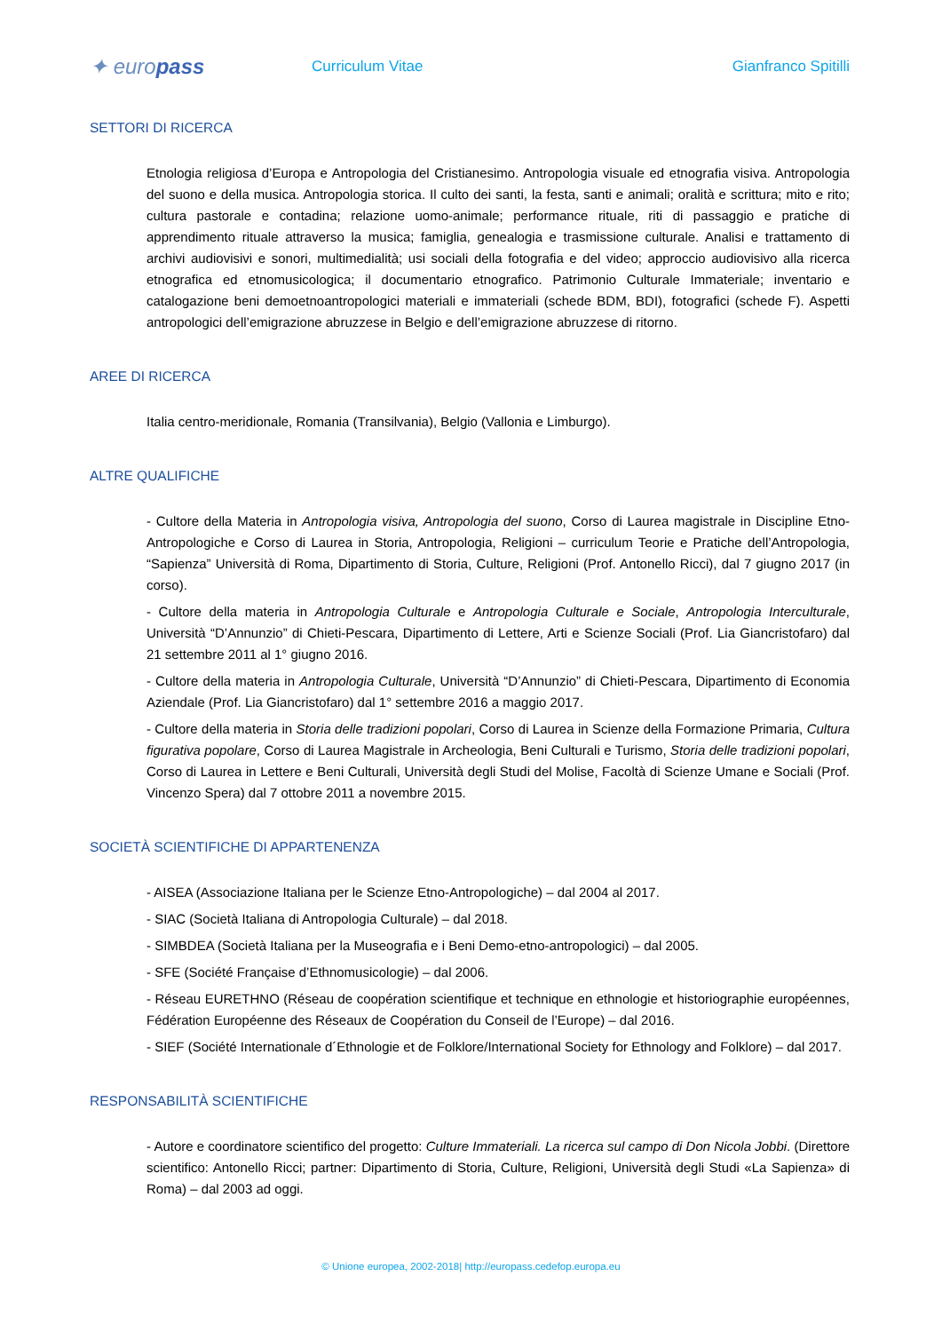✦ europass
Curriculum Vitae Gianfranco Spitilli
SETTORI DI RICERCA
Etnologia religiosa d’Europa e Antropologia del Cristianesimo. Antropologia visuale ed etnografia visiva. Antropologia del suono e della musica. Antropologia storica. Il culto dei santi, la festa, santi e animali; oralità e scrittura; mito e rito; cultura pastorale e contadina; relazione uomo-animale; performance rituale, riti di passaggio e pratiche di apprendimento rituale attraverso la musica; famiglia, genealogia e trasmissione culturale. Analisi e trattamento di archivi audiovisivi e sonori, multimedialità; usi sociali della fotografia e del video; approccio audiovisivo alla ricerca etnografica ed etnomusicologica; il documentario etnografico. Patrimonio Culturale Immateriale; inventario e catalogazione beni demoetnoantropologici materiali e immateriali (schede BDM, BDI), fotografici (schede F). Aspetti antropologici dell’emigrazione abruzzese in Belgio e dell’emigrazione abruzzese di ritorno.
AREE DI RICERCA
Italia centro-meridionale, Romania (Transilvania), Belgio (Vallonia e Limburgo).
ALTRE QUALIFICHE
- Cultore della Materia in Antropologia visiva, Antropologia del suono, Corso di Laurea magistrale in Discipline Etno-Antropologiche e Corso di Laurea in Storia, Antropologia, Religioni – curriculum Teorie e Pratiche dell’Antropologia, “Sapienza” Università di Roma, Dipartimento di Storia, Culture, Religioni (Prof. Antonello Ricci), dal 7 giugno 2017 (in corso).
- Cultore della materia in Antropologia Culturale e Antropologia Culturale e Sociale, Antropologia Interculturale, Università “D’Annunzio” di Chieti-Pescara, Dipartimento di Lettere, Arti e Scienze Sociali (Prof. Lia Giancristofaro) dal 21 settembre 2011 al 1° giugno 2016.
- Cultore della materia in Antropologia Culturale, Università “D’Annunzio” di Chieti-Pescara, Dipartimento di Economia Aziendale (Prof. Lia Giancristofaro) dal 1° settembre 2016 a maggio 2017.
- Cultore della materia in Storia delle tradizioni popolari, Corso di Laurea in Scienze della Formazione Primaria, Cultura figurativa popolare, Corso di Laurea Magistrale in Archeologia, Beni Culturali e Turismo, Storia delle tradizioni popolari, Corso di Laurea in Lettere e Beni Culturali, Università degli Studi del Molise, Facoltà di Scienze Umane e Sociali (Prof. Vincenzo Spera) dal 7 ottobre 2011 a novembre 2015.
SOCIETÀ SCIENTIFICHE DI APPARTENENZA
- AISEA (Associazione Italiana per le Scienze Etno-Antropologiche) – dal 2004 al 2017.
- SIAC (Società Italiana di Antropologia Culturale) – dal 2018.
- SIMBDEA (Società Italiana per la Museografia e i Beni Demo-etno-antropologici) – dal 2005.
- SFE (Société Française d’Ethnomusicologie) – dal 2006.
- Réseau EURETHNO (Réseau de coopération scientifique et technique en ethnologie et historiographie européennes, Fédération Européenne des Réseaux de Coopération du Conseil de l’Europe) – dal 2016.
- SIEF (Société Internationale d´Ethnologie et de Folklore/International Society for Ethnology and Folklore) – dal 2017.
RESPONSABILITÀ SCIENTIFICHE
- Autore e coordinatore scientifico del progetto: Culture Immateriali. La ricerca sul campo di Don Nicola Jobbi. (Direttore scientifico: Antonello Ricci; partner: Dipartimento di Storia, Culture, Religioni, Università degli Studi «La Sapienza» di Roma) – dal 2003 ad oggi.
© Unione europea, 2002-2018| http://europass.cedefop.europa.eu